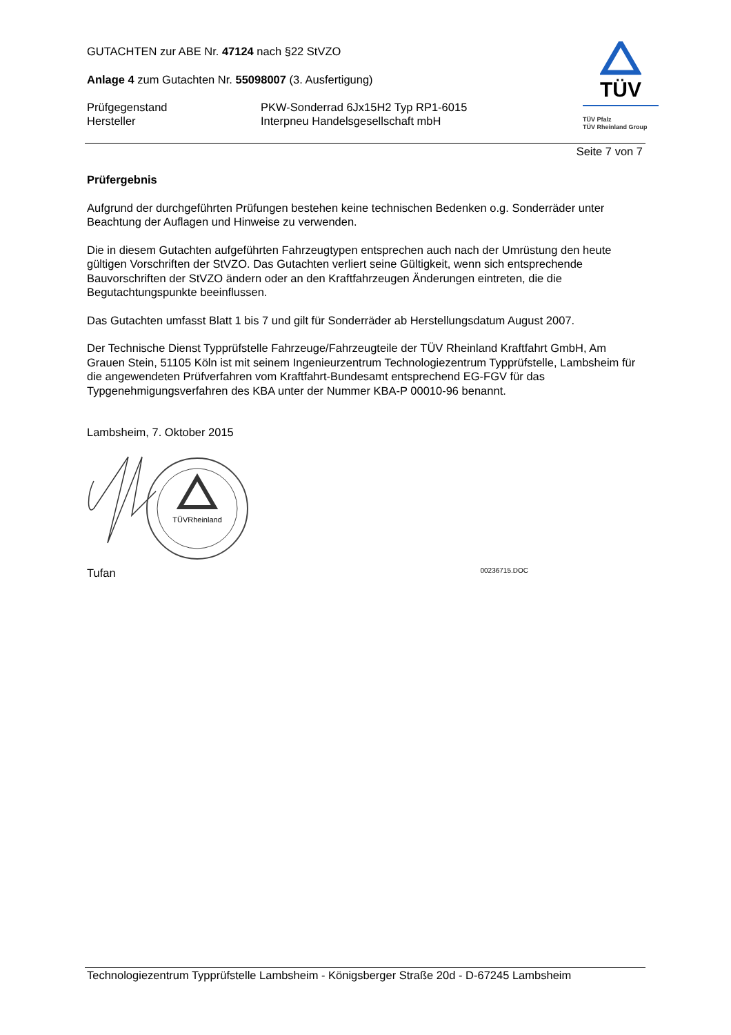TÜV
TÜV Pfalz
TÜV Rheinland Group
GUTACHTEN zur ABE Nr. 47124 nach §22 StVZO
Anlage 4 zum Gutachten Nr. 55098007 (3. Ausfertigung)
Prüfgegenstand
Hersteller
PKW-Sonderrad 6Jx15H2 Typ RP1-6015
Interpneu Handelsgesellschaft mbH
Seite 7 von 7
Prüfergebnis
Aufgrund der durchgeführten Prüfungen bestehen keine technischen Bedenken o.g. Sonderräder unter Beachtung der Auflagen und Hinweise zu verwenden.
Die in diesem Gutachten aufgeführten Fahrzeugtypen entsprechen auch nach der Umrüstung den heute gültigen Vorschriften der StVZO. Das Gutachten verliert seine Gültigkeit, wenn sich entsprechende Bauvorschriften der StVZO ändern oder an den Kraftfahrzeugen Änderungen eintreten, die die Begutachtungspunkte beeinflussen.
Das Gutachten umfasst Blatt 1 bis 7 und gilt für Sonderräder ab Herstellungsdatum August 2007.
Der Technische Dienst Typprüfstelle Fahrzeuge/Fahrzeugteile der TÜV Rheinland Kraftfahrt GmbH, Am Grauen Stein, 51105 Köln ist mit seinem Ingenieurzentrum Technologiezentrum Typprüfstelle, Lambsheim für die angewendeten Prüfverfahren vom Kraftfahrt-Bundesamt entsprechend EG-FGV für das Typgenehmigungsverfahren des KBA unter der Nummer KBA-P 00010-96 benannt.
Lambsheim, 7. Oktober 2015
TÜVRheinland
Tufan
00236715.DOC
Technologiezentrum Typprüfstelle Lambsheim - Königsberger Straße 20d - D-67245 Lambsheim